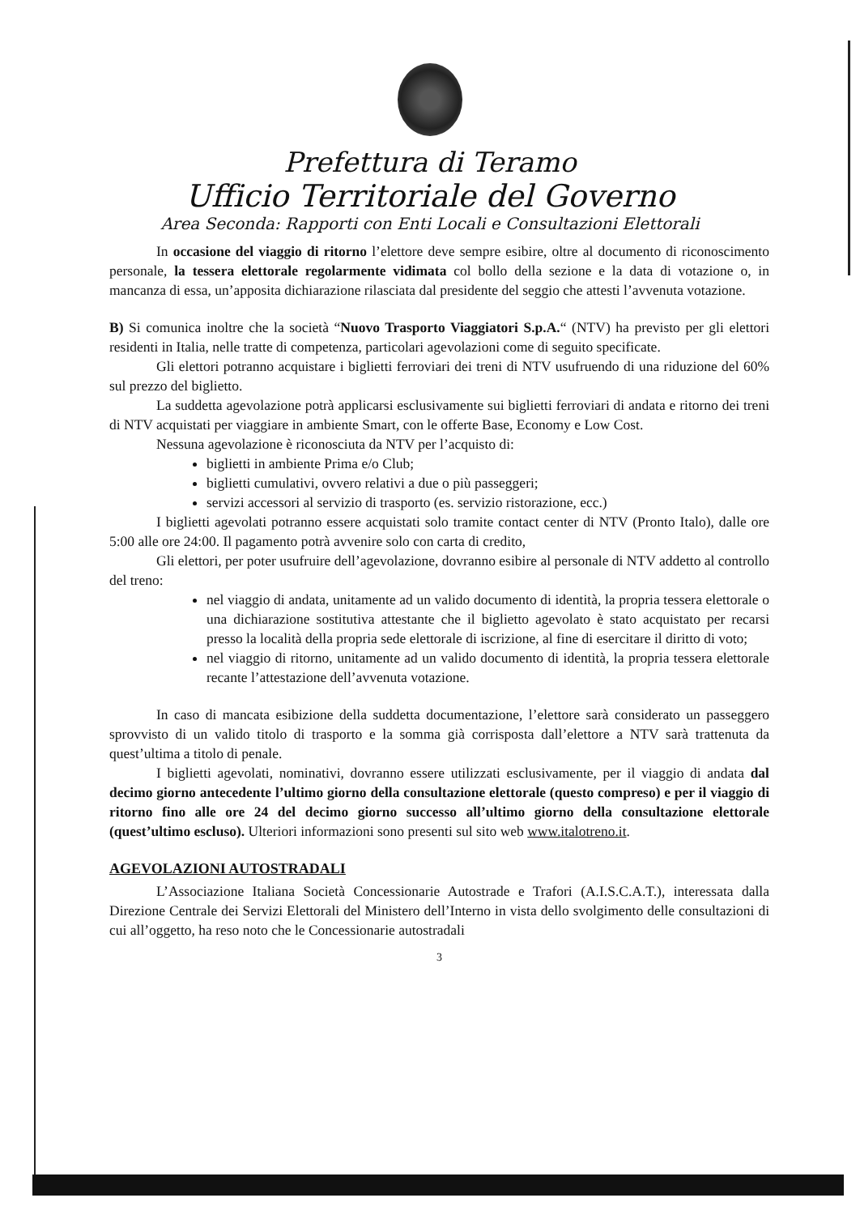Prefettura di Teramo
Ufficio Territoriale del Governo
Area Seconda: Rapporti con Enti Locali e Consultazioni Elettorali
In occasione del viaggio di ritorno l’elettore deve sempre esibire, oltre al documento di riconoscimento personale, la tessera elettorale regolarmente vidimata col bollo della sezione e la data di votazione o, in mancanza di essa, un’apposita dichiarazione rilasciata dal presidente del seggio che attesti l’avvenuta votazione.
B) Si comunica inoltre che la società “Nuovo Trasporto Viaggiatori S.p.A.“ (NTV) ha previsto per gli elettori residenti in Italia, nelle tratte di competenza, particolari agevolazioni come di seguito specificate.
Gli elettori potranno acquistare i biglietti ferroviari dei treni di NTV usufruendo di una riduzione del 60% sul prezzo del biglietto.
La suddetta agevolazione potrà applicarsi esclusivamente sui biglietti ferroviari di andata e ritorno dei treni di NTV acquistati per viaggiare in ambiente Smart, con le offerte Base, Economy e Low Cost.
Nessuna agevolazione è riconosciuta da NTV per l’acquisto di:
biglietti in ambiente Prima e/o Club;
biglietti cumulativi, ovvero relativi a due o più passeggeri;
servizi accessori al servizio di trasporto (es. servizio ristorazione, ecc.)
I biglietti agevolati potranno essere acquistati solo tramite contact center di NTV (Pronto Italo), dalle ore 5:00 alle ore 24:00. Il pagamento potrà avvenire solo con carta di credito,
Gli elettori, per poter usufruire dell’agevolazione, dovranno esibire al personale di NTV addetto al controllo del treno:
nel viaggio di andata, unitamente ad un valido documento di identità, la propria tessera elettorale o una dichiarazione sostitutiva attestante che il biglietto agevolato è stato acquistato per recarsi presso la località della propria sede elettorale di iscrizione, al fine di esercitare il diritto di voto;
nel viaggio di ritorno, unitamente ad un valido documento di identità, la propria tessera elettorale recante l’attestazione dell’avvenuta votazione.
In caso di mancata esibizione della suddetta documentazione, l’elettore sarà considerato un passeggero sprovvisto di un valido titolo di trasporto e la somma già corrisposta dall’elettore a NTV sarà trattenuta da quest’ultima a titolo di penale.
I biglietti agevolati, nominativi, dovranno essere utilizzati esclusivamente, per il viaggio di andata dal decimo giorno antecedente l’ultimo giorno della consultazione elettorale (questo compreso) e per il viaggio di ritorno fino alle ore 24 del decimo giorno successo all’ultimo giorno della consultazione elettorale (quest’ultimo escluso). Ulteriori informazioni sono presenti sul sito web www.italotreno.it.
AGEVOLAZIONI AUTOSTRADALI
L’Associazione Italiana Società Concessionarie Autostrade e Trafori (A.I.S.C.A.T.), interessata dalla Direzione Centrale dei Servizi Elettorali del Ministero dell’Interno in vista dello svolgimento delle consultazioni di cui all’oggetto, ha reso noto che le Concessionarie autostradali
3